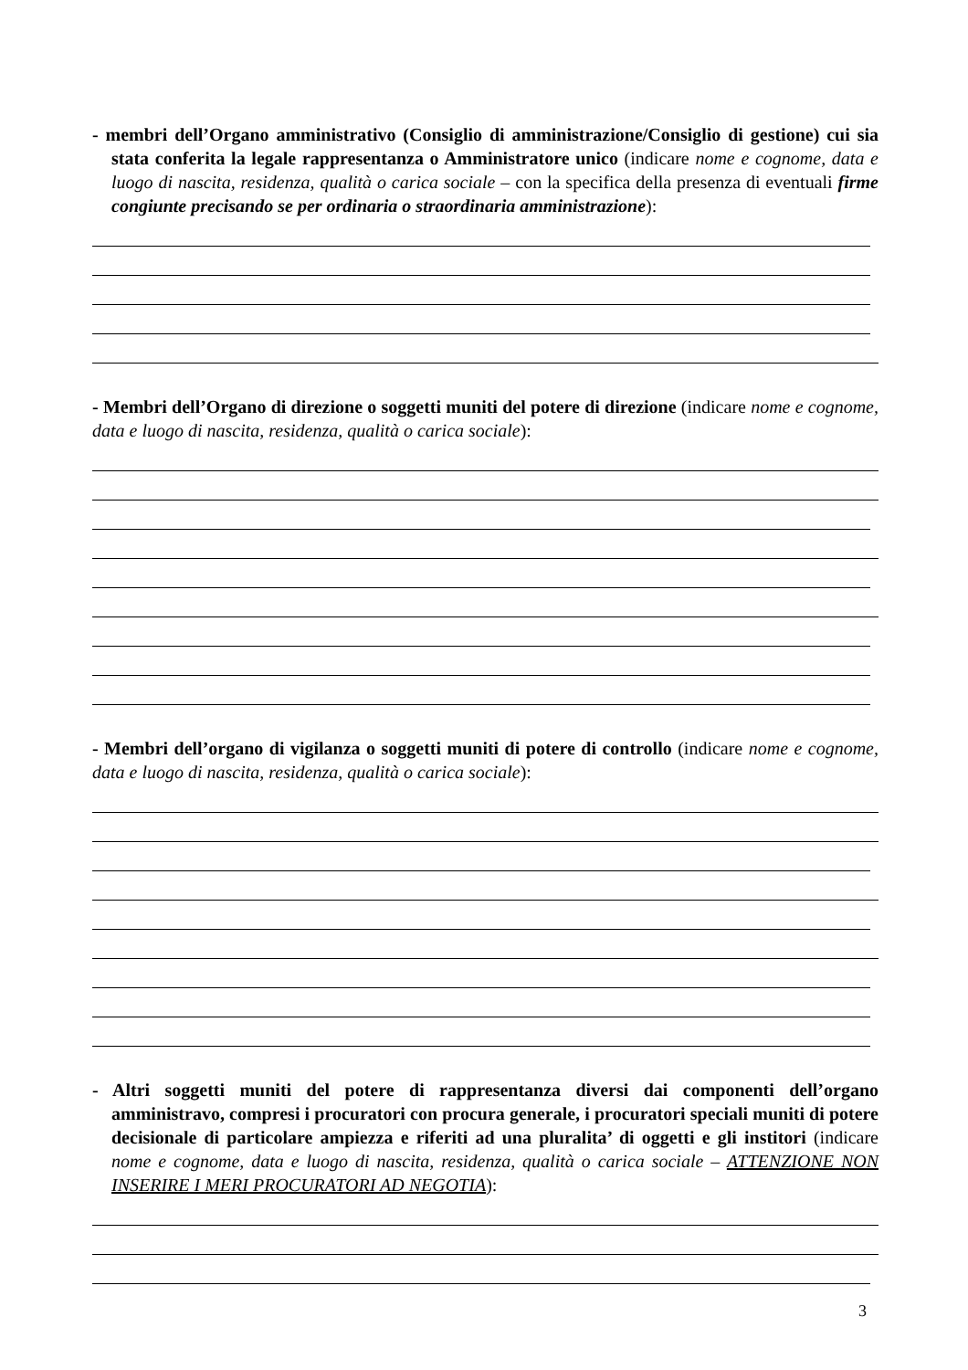- membri dell’Organo amministrativo (Consiglio di amministrazione/Consiglio di gestione) cui sia stata conferita la legale rappresentanza o Amministratore unico (indicare nome e cognome, data e luogo di nascita, residenza, qualità o carica sociale – con la specifica della presenza di eventuali firme congiunte precisando se per ordinaria o straordinaria amministrazione):
- Membri dell’Organo di direzione o soggetti muniti del potere di direzione (indicare nome e cognome, data e luogo di nascita, residenza, qualità o carica sociale):
- Membri dell’organo di vigilanza o soggetti muniti di potere di controllo (indicare nome e cognome, data e luogo di nascita, residenza, qualità o carica sociale):
- Altri soggetti muniti del potere di rappresentanza diversi dai componenti dell’organo amministravo, compresi i procuratori con procura generale, i procuratori speciali muniti di potere decisionale di particolare ampiezza e riferiti ad una pluralita’ di oggetti e gli institori (indicare nome e cognome, data e luogo di nascita, residenza, qualità o carica sociale – ATTENZIONE NON INSERIRE I MERI PROCURATORI AD NEGOTIA):
3